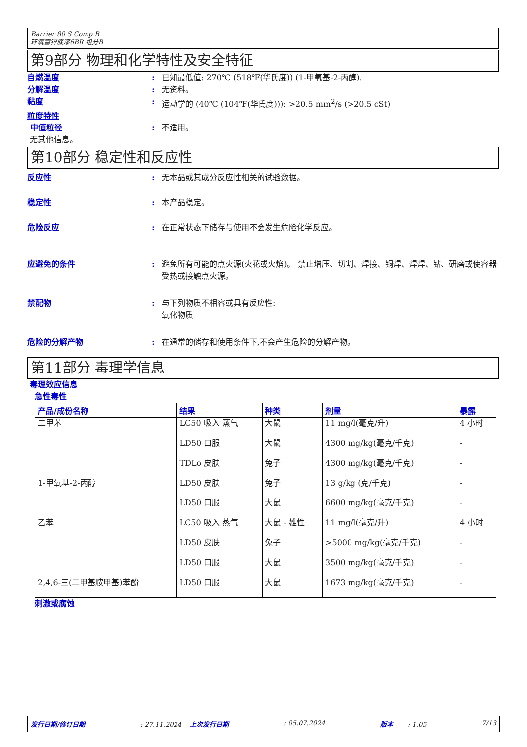Barrier 80 S Comp B
环氧富锌底漆6BR 组分B
第9部分 物理和化学特性及安全特征
自燃温度 : 已知最低值: 270℃ (518℉(华氏度)) (1-甲氧基-2-丙醇).
分解温度 : 无资料。
黏度 : 运动学的 (40℃ (104℉(华氏度))): >20.5 mm<sup>2</sup>/s (>20.5 cSt)
粒度特性
中值粒径 : 不适用。
无其他信息。
第10部分 稳定性和反应性
反应性 : 无本品或其成分反应性相关的试验数据。
稳定性 : 本产品稳定。
危险反应 : 在正常状态下储存与使用不会发生危险化学反应。
应避免的条件 : 避免所有可能的点火源(火花或火焰)。 禁止增压、切割、焊接、铜焊、焊焊、钻、研磨或使容器受热或接触点火源。
禁配物 : 与下列物质不相容或具有反应性:
氧化物质
危险的分解产物 : 在通常的储存和使用条件下,不会产生危险的分解产物。
第11部分 毒理学信息
毒理效应信息
急性毒性
| 产品/成份名称 | 结果 | 种类 | 剂量 | 暴露 |
| --- | --- | --- | --- | --- |
| 二甲苯 | LC50 吸入 蒸气 | 大鼠 | 11 mg/l(毫克/升) | 4 小时 |
| | LD50 口服 | 大鼠 | 4300 mg/kg(毫克/千克) | - |
| | TDLo 皮肤 | 兔子 | 4300 mg/kg(毫克/千克) | - |
| 1-甲氧基-2-丙醇 | LD50 皮肤 | 兔子 | 13 g/kg (克/千克) | - |
| | LD50 口服 | 大鼠 | 6600 mg/kg(毫克/千克) | - |
| 乙苯 | LC50 吸入 蒸气 | 大鼠 - 雄性 | 11 mg/l(毫克/升) | 4 小时 |
| | LD50 皮肤 | 兔子 | >5000 mg/kg(毫克/千克) | - |
| | LD50 口服 | 大鼠 | 3500 mg/kg(毫克/千克) | - |
| 2,4,6-三(二甲基胺甲基)苯酚 | LD50 口服 | 大鼠 | 1673 mg/kg(毫克/千克) | - |
刺激或腐蚀
发行日期/修订日期: 27.11.2024 上次发行日期: 05.07.2024 版本 : 1.05 7/13